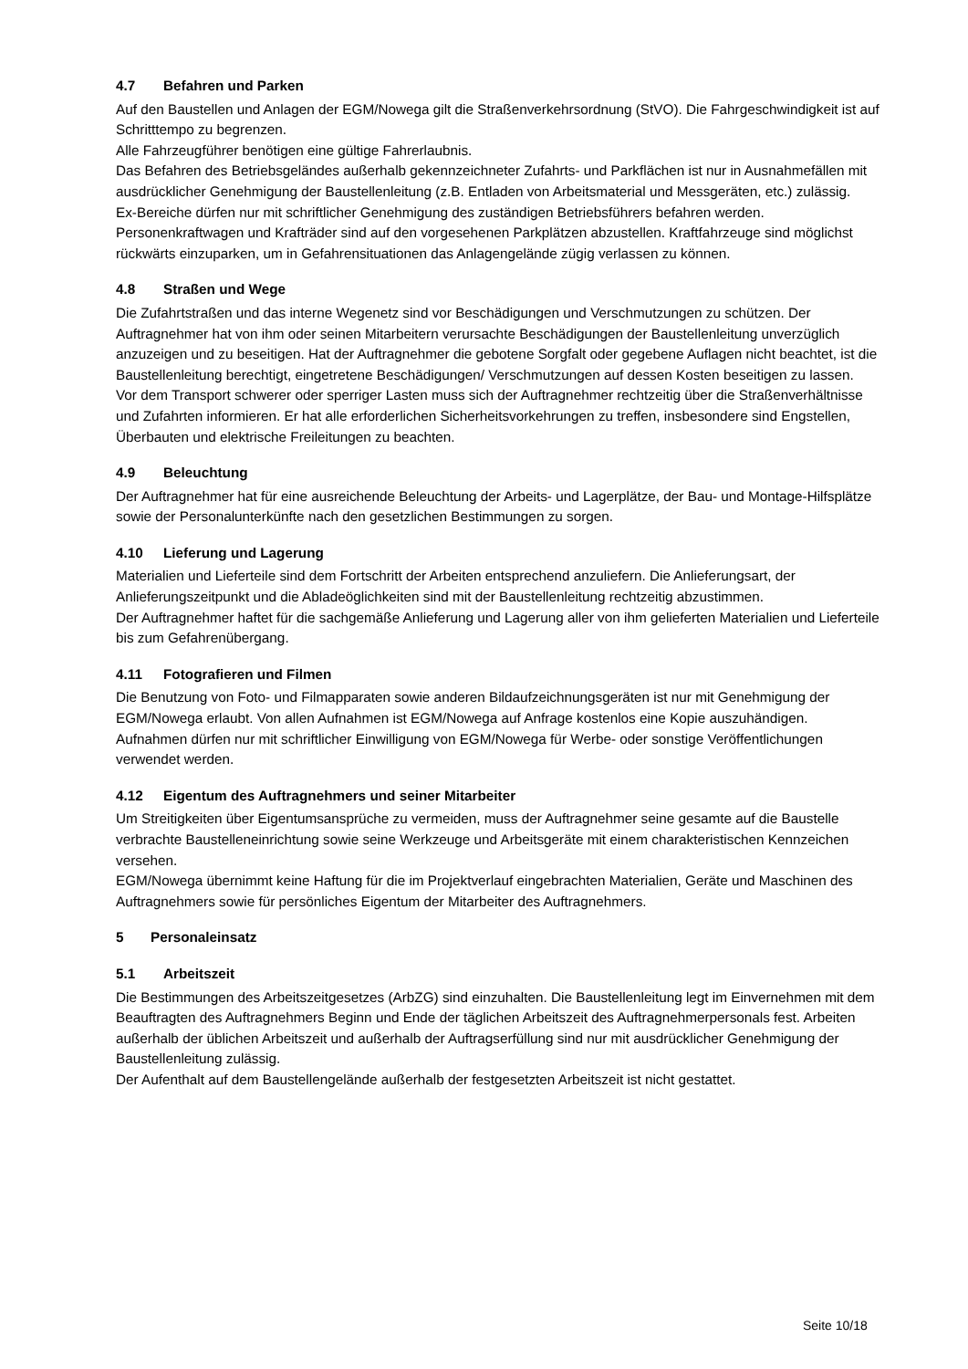4.7 Befahren und Parken
Auf den Baustellen und Anlagen der EGM/Nowega gilt die Straßenverkehrsordnung (StVO). Die Fahrge­schwindigkeit ist auf Schritttempo zu begrenzen.
Alle Fahrzeugführer benötigen eine gültige Fahrerlaubnis.
Das Befahren des Betriebsgeländes außerhalb gekennzeichneter Zufahrts- und Parkflächen ist nur in Ausnahmefällen mit ausdrücklicher Genehmigung der Baustellenleitung (z.B. Entladen von Arbeitsmate­rial und Messgeräten, etc.) zulässig.
Ex-Bereiche dürfen nur mit schriftlicher Genehmigung des zuständigen Betriebsführers befahren werden.
Personenkraftwagen und Krafträder sind auf den vorgesehenen Parkplätzen abzustellen. Kraftfahrzeuge sind möglichst rückwärts einzuparken, um in Gefahrensituationen das Anlagengelände zügig verlassen zu können.
4.8 Straßen und Wege
Die Zufahrtstraßen und das interne Wegenetz sind vor Beschädigungen und Verschmutzungen zu schüt­zen. Der Auftragnehmer hat von ihm oder seinen Mitarbeitern verursachte Beschädigungen der Baustel­lenleitung unverzüglich anzuzeigen und zu beseitigen. Hat der Auftragnehmer die gebotene Sorgfalt oder gegebene Auflagen nicht beachtet, ist die Baustellenleitung berechtigt, eingetretene Beschädigungen/ Verschmutzungen auf dessen Kosten beseitigen zu lassen.
Vor dem Transport schwerer oder sperriger Lasten muss sich der Auftragnehmer rechtzeitig über die Straßenverhältnisse und Zufahrten informieren. Er hat alle erforderlichen Sicherheitsvorkehrungen zu treffen, insbesondere sind Engstellen, Überbauten und elektrische Freileitungen zu beachten.
4.9 Beleuchtung
Der Auftragnehmer hat für eine ausreichende Beleuchtung der Arbeits- und Lagerplätze, der Bau- und Montage-Hilfsplätze sowie der Personalunterkünfte nach den gesetzlichen Bestimmungen zu sorgen.
4.10 Lieferung und Lagerung
Materialien und Lieferteile sind dem Fortschritt der Arbeiten entsprechend anzuliefern. Die Anlieferungs­art, der Anlieferungszeitpunkt und die Abladeöglichkeiten sind mit der Baustellenleitung rechtzeitig ab­zustimmen.
Der Auftragnehmer haftet für die sachgemäße Anlieferung und Lagerung aller von ihm gelieferten Materi­alien und Lieferteile bis zum Gefahrenübergang.
4.11 Fotografieren und Filmen
Die Benutzung von Foto- und Filmapparaten sowie anderen Bildaufzeichnungsgeräten ist nur mit Geneh­migung der EGM/Nowega erlaubt. Von allen Aufnahmen ist EGM/Nowega auf Anfrage kostenlos eine Ko­pie auszuhändigen.
Aufnahmen dürfen nur mit schriftlicher Einwilligung von EGM/Nowega für Werbe- oder sonstige Veröf­fentlichungen verwendet werden.
4.12 Eigentum des Auftragnehmers und seiner Mitarbeiter
Um Streitigkeiten über Eigentumsansprüche zu vermeiden, muss der Auftragnehmer seine gesamte auf die Baustelle verbrachte Baustelleneinrichtung sowie seine Werkzeuge und Arbeitsgeräte mit einem cha­rakteristischen Kennzeichen versehen.
EGM/Nowega übernimmt keine Haftung für die im Projektverlauf eingebrachten Materialien, Geräte und Maschinen des Auftragnehmers sowie für persönliches Eigentum der Mitarbeiter des Auftragnehmers.
5 Personaleinsatz
5.1 Arbeitszeit
Die Bestimmungen des Arbeitszeitgesetzes (ArbZG) sind einzuhalten. Die Baustellenleitung legt im Ein­vernehmen mit dem Beauftragten des Auftragnehmers Beginn und Ende der täglichen Arbeitszeit des Auftragnehmerpersonals fest. Arbeiten außerhalb der üblichen Arbeitszeit und außerhalb der Auftragser­füllung sind nur mit ausdrücklicher Genehmigung der Baustellenleitung zulässig.
Der Aufenthalt auf dem Baustellengelände außerhalb der festgesetzten Arbeitszeit ist nicht gestattet.
Seite 10/18